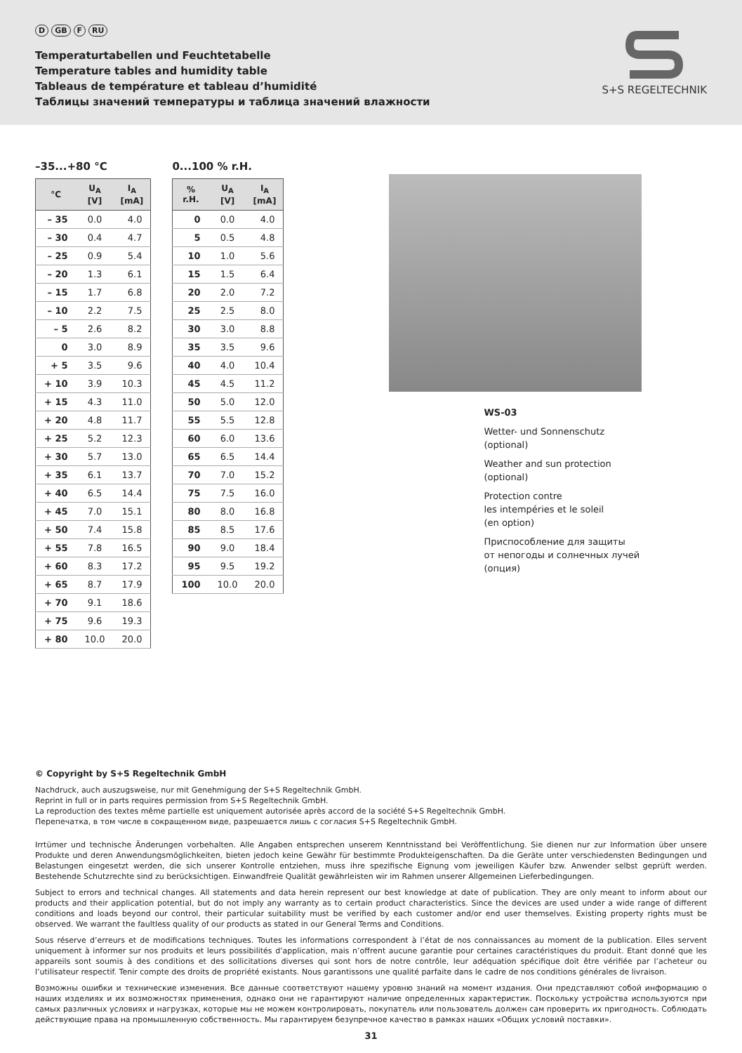D GB F RU
Temperaturtabellen und Feuchtetabelle
Temperature tables and humidity table
Tableaus de température et tableau d’humidité
Таблицы значений температуры и таблица значений влажности
S+S REGELTECHNIK
–35...+80 °C
| °C | U<sub>A</sub> [V] | I<sub>A</sub> [mA] |
| --- | --- | --- |
| – 35 | 0.0 | 4.0 |
| – 30 | 0.4 | 4.7 |
| – 25 | 0.9 | 5.4 |
| – 20 | 1.3 | 6.1 |
| – 15 | 1.7 | 6.8 |
| – 10 | 2.2 | 7.5 |
| – 5 | 2.6 | 8.2 |
| 0 | 3.0 | 8.9 |
| + 5 | 3.5 | 9.6 |
| + 10 | 3.9 | 10.3 |
| + 15 | 4.3 | 11.0 |
| + 20 | 4.8 | 11.7 |
| + 25 | 5.2 | 12.3 |
| + 30 | 5.7 | 13.0 |
| + 35 | 6.1 | 13.7 |
| + 40 | 6.5 | 14.4 |
| + 45 | 7.0 | 15.1 |
| + 50 | 7.4 | 15.8 |
| + 55 | 7.8 | 16.5 |
| + 60 | 8.3 | 17.2 |
| + 65 | 8.7 | 17.9 |
| + 70 | 9.1 | 18.6 |
| + 75 | 9.6 | 19.3 |
| + 80 | 10.0 | 20.0 |
0...100 % r.H.
| % r.H. | U<sub>A</sub> [V] | I<sub>A</sub> [mA] |
| --- | --- | --- |
| 0 | 0.0 | 4.0 |
| 5 | 0.5 | 4.8 |
| 10 | 1.0 | 5.6 |
| 15 | 1.5 | 6.4 |
| 20 | 2.0 | 7.2 |
| 25 | 2.5 | 8.0 |
| 30 | 3.0 | 8.8 |
| 35 | 3.5 | 9.6 |
| 40 | 4.0 | 10.4 |
| 45 | 4.5 | 11.2 |
| 50 | 5.0 | 12.0 |
| 55 | 5.5 | 12.8 |
| 60 | 6.0 | 13.6 |
| 65 | 6.5 | 14.4 |
| 70 | 7.0 | 15.2 |
| 75 | 7.5 | 16.0 |
| 80 | 8.0 | 16.8 |
| 85 | 8.5 | 17.6 |
| 90 | 9.0 | 18.4 |
| 95 | 9.5 | 19.2 |
| 100 | 10.0 | 20.0 |
WS-03
Wetter- und Sonnenschutz
(optional)
Weather and sun protection
(optional)
Protection contre
les intempéries et le soleil
(en option)
Приспособление для защиты
от непогоды и солнечных лучей
(опция)
© Copyright by S+S Regeltechnik GmbH
Nachdruck, auch auszugsweise, nur mit Genehmigung der S+S Regeltechnik GmbH.
Reprint in full or in parts requires permission from S+S Regeltechnik GmbH.
La reproduction des textes même partielle est uniquement autorisée après accord de la société S+S Regeltechnik GmbH.
Перепечатка, в том числе в сокращенном виде, разрешается лишь с согласия S+S Regeltechnik GmbH.
Irrtümer und technische Änderungen vorbehalten. Alle Angaben entsprechen unserem Kenntnisstand bei Veröffentlichung. Sie dienen nur zur Information über unsere Produkte und deren Anwendungsmöglichkeiten, bieten jedoch keine Gewähr für bestimmte Produkteigenschaften. Da die Geräte unter verschiedensten Bedingungen und Belastungen eingesetzt werden, die sich unserer Kontrolle entziehen, muss ihre spezifische Eignung vom jeweiligen Käufer bzw. Anwender selbst geprüft werden. Bestehende Schutzrechte sind zu berücksichtigen. Einwandfreie Qualität gewährleisten wir im Rahmen unserer Allgemeinen Lieferbedingungen.
Subject to errors and technical changes. All statements and data herein represent our best knowledge at date of publication. They are only meant to inform about our products and their application potential, but do not imply any warranty as to certain product characteristics. Since the devices are used under a wide range of different conditions and loads beyond our control, their particular suitability must be verified by each customer and/or end user themselves. Existing property rights must be observed. We warrant the faultless quality of our products as stated in our General Terms and Conditions.
Sous réserve d’erreurs et de modifications techniques. Toutes les informations correspondent à l’état de nos connaissances au moment de la publication. Elles servent uniquement à informer sur nos produits et leurs possibilités d’application, mais n’offrent aucune garantie pour certaines caractéristiques du produit. Etant donné que les appareils sont soumis à des conditions et des sollicitations diverses qui sont hors de notre contrôle, leur adéquation spécifique doit être vérifiée par l’acheteur ou l’utilisateur respectif. Tenir compte des droits de propriété existants. Nous garantissons une qualité parfaite dans le cadre de nos conditions générales de livraison.
Возможны ошибки и технические изменения. Все данные соответствуют нашему уровню знаний на момент издания. Они представляют собой информацию о наших изделиях и их возможностях применения, однако они не гарантируют наличие определенных характеристик. Поскольку устройства используются при самых различных условиях и нагрузках, которые мы не можем контролировать, покупатель или пользователь должен сам проверить их пригодность. Соблюдать действующие права на промышленную собственность. Мы гарантируем безупречное качество в рамках наших «Общих условий поставки».
31